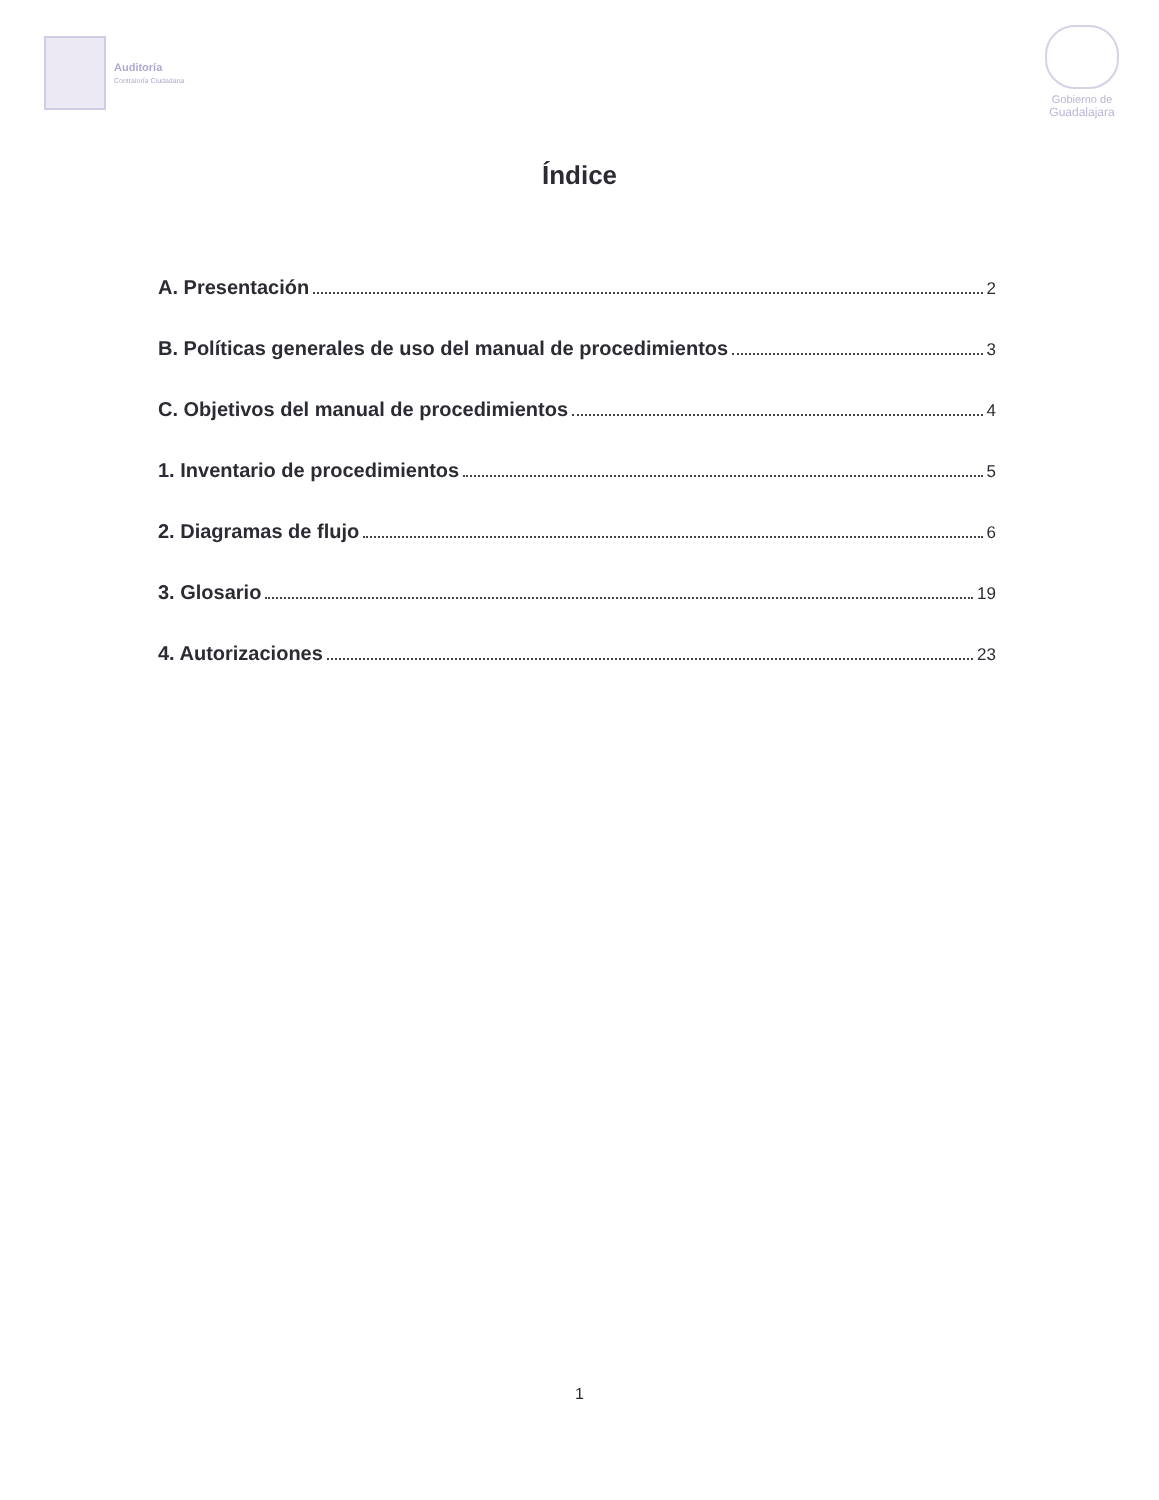Auditoría
Contraloría Ciudadana
Gobierno de
Guadalajara
Índice
A. Presentación 2
B. Políticas generales de uso del manual de procedimientos 3
C. Objetivos del manual de procedimientos 4
1. Inventario de procedimientos 5
2. Diagramas de flujo 6
3. Glosario 19
4. Autorizaciones 23
1